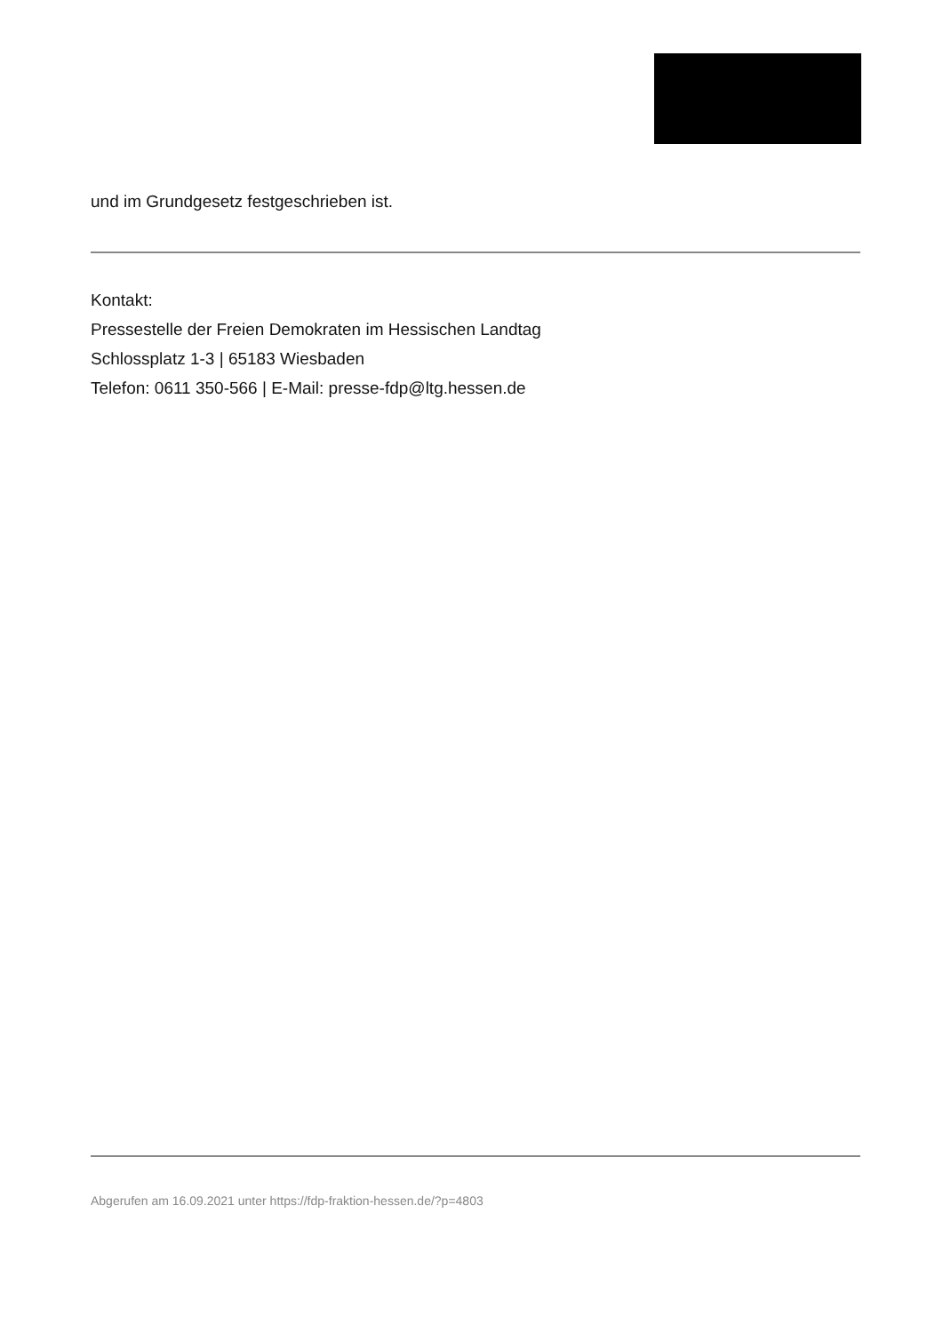und im Grundgesetz festgeschrieben ist.
Kontakt:
Pressestelle der Freien Demokraten im Hessischen Landtag
Schlossplatz 1-3 | 65183 Wiesbaden
Telefon: 0611 350-566 | E-Mail: presse-fdp@ltg.hessen.de
Abgerufen am 16.09.2021 unter https://fdp-fraktion-hessen.de/?p=4803